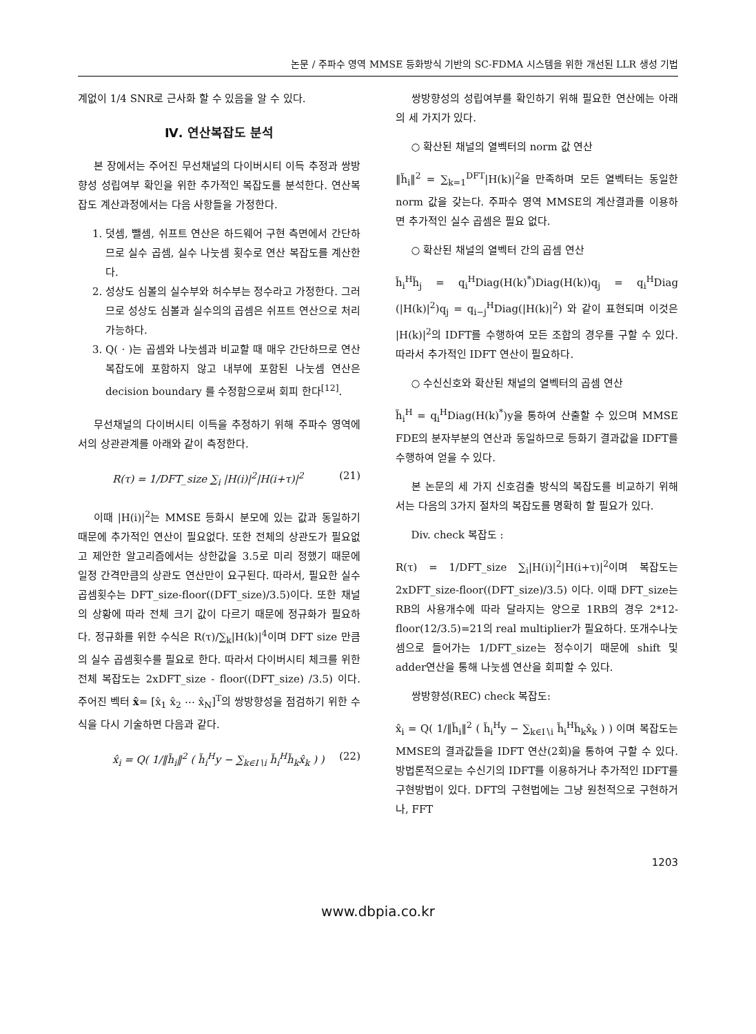논문 / 주파수 영역 MMSE 등화방식 기반의 SC-FDMA 시스템을 위한 개선된 LLR 생성 기법
계없이 1/4 SNR로 근사화 할 수 있음을 알 수 있다.
Ⅳ. 연산복잡도 분석
본 장에서는 주어진 무선채널의 다이버시티 이득 추정과 쌍방향성 성립여부 확인을 위한 추가적인 복잡도를 분석한다. 연산복잡도 계산과정에서는 다음 사항들을 가정한다.
1. 덧셈, 뺄셈, 쉬프트 연산은 하드웨어 구현 측면에서 간단하므로 실수 곱셈, 실수 나눗셈 횟수로 연산 복잡도를 계산한다.
2. 성상도 심볼의 실수부와 허수부는 정수라고 가정한다. 그러므로 성상도 심볼과 실수의의 곱셈은 쉬프트 연산으로 처리 가능하다.
3. Q( · )는 곱셈와 나눗셈과 비교할 때 매우 간단하므로 연산 복잡도에 포함하지 않고 내부에 포함된 나눗셈 연산은 decision boundary 를 수정함으로써 회피 한다<sup>[12]</sup>.
무선채널의 다이버시티 이득을 추정하기 위해 주파수 영역에서의 상관관계를 아래와 같이 측정한다.
R(τ) = 1/DFT_size ∑<sub>i</sub> |H(i)|<sup>2</sup>|H(i+τ)|<sup>2</sup> (21)
이때 |H(i)|<sup>2</sup>는 MMSE 등화시 분모에 있는 값과 동일하기 때문에 추가적인 연산이 필요없다. 또한 전체의 상관도가 필요없고 제안한 알고리즘에서는 상한값을 3.5로 미리 정했기 때문에 일정 간격만큼의 상관도 연산만이 요구된다. 따라서, 필요한 실수 곱셈횟수는 DFT_size-floor((DFT_size)/3.5)이다. 또한 채널의 상황에 따라 전체 크기 값이 다르기 때문에 정규화가 필요하다. 정규화를 위한 수식은 R(τ)/∑<sub>k</sub>|H(k)|<sup>4</sup>이며 DFT size 만큼의 실수 곱셈횟수를 필요로 한다. 따라서 다이버시티 체크를 위한 전체 복잡도는 2xDFT_size - floor((DFT_size) /3.5) 이다. 주어진 벡터 x̂= [x̂<sub>1</sub> x̂<sub>2</sub> ⋯ x̂<sub>N</sub>]<sup>T</sup>의 쌍방향성을 점검하기 위한 수식을 다시 기술하면 다음과 같다.
x̂<sub>i</sub> = Q( 1/‖h̃<sub>i</sub>‖<sup>2</sup> ( h̃<sub>i</sub><sup>H</sup>y − ∑<sub>k∈I∖i</sub> h̃<sub>i</sub><sup>H</sup>h̃<sub>k</sub>x̂<sub>k</sub> ) ) (22)
쌍방향성의 성립여부를 확인하기 위해 필요한 연산에는 아래의 세 가지가 있다.
○ 확산된 채널의 열벡터의 norm 값 연산
‖h̃<sub>i</sub>‖<sup>2</sup> = ∑<sub>k=1</sub><sup>DFT</sup>|H(k)|<sup>2</sup>을 만족하며 모든 열벡터는 동일한 norm 값을 갖는다. 주파수 영역 MMSE의 계산결과를 이용하면 추가적인 실수 곱셈은 필요 없다.
○ 확산된 채널의 열벡터 간의 곱셈 연산
h̃<sub>i</sub><sup>H</sup>h̃<sub>j</sub> = q<sub>i</sub><sup>H</sup>Diag(H(k)<sup>*</sup>)Diag(H(k))q<sub>j</sub> = q<sub>i</sub><sup>H</sup>Diag (|H(k)|<sup>2</sup>)q<sub>j</sub> = q<sub>i−j</sub><sup>H</sup>Diag(|H(k)|<sup>2</sup>) 와 같이 표현되며 이것은 |H(k)|<sup>2</sup>의 IDFT를 수행하여 모든 조합의 경우를 구할 수 있다. 따라서 추가적인 IDFT 연산이 필요하다.
○ 수신신호와 확산된 채널의 열벡터의 곱셈 연산
h̃<sub>i</sub><sup>H</sup> = q<sub>i</sub><sup>H</sup>Diag(H(k)<sup>*</sup>)y을 통하여 산출할 수 있으며 MMSE FDE의 분자부분의 연산과 동일하므로 등화기 결과값을 IDFT를 수행하여 얻을 수 있다.
본 논문의 세 가지 신호검출 방식의 복잡도를 비교하기 위해서는 다음의 3가지 절차의 복잡도를 명확히 할 필요가 있다.
Div. check 복잡도 :
R(τ) = 1/DFT_size ∑<sub>i</sub>|H(i)|<sup>2</sup>|H(i+τ)|<sup>2</sup>이며 복잡도는 2xDFT_size-floor((DFT_size)/3.5) 이다. 이때 DFT_size는 RB의 사용개수에 따라 달라지는 양으로 1RB의 경우 2*12-floor(12/3.5)=21의 real multiplier가 필요하다. 또개수나눗셈으로 들어가는 1/DFT_size는 정수이기 때문에 shift 및 adder연산을 통해 나눗셈 연산을 회피할 수 있다.
쌍방향성(REC) check 복잡도:
x̂<sub>i</sub> = Q( 1/‖h̃<sub>i</sub>‖<sup>2</sup> ( h̃<sub>i</sub><sup>H</sup>y − ∑<sub>k∈I∖i</sub> h̃<sub>i</sub><sup>H</sup>h̃<sub>k</sub>x̂<sub>k</sub> ) ) 이며 복잡도는 MMSE의 결과값들을 IDFT 연산(2회)을 통하여 구할 수 있다. 방법론적으로는 수신기의 IDFT를 이용하거나 추가적인 IDFT를 구현방법이 있다. DFT의 구현법에는 그냥 원천적으로 구현하거나, FFT
1203
www.dbpia.co.kr